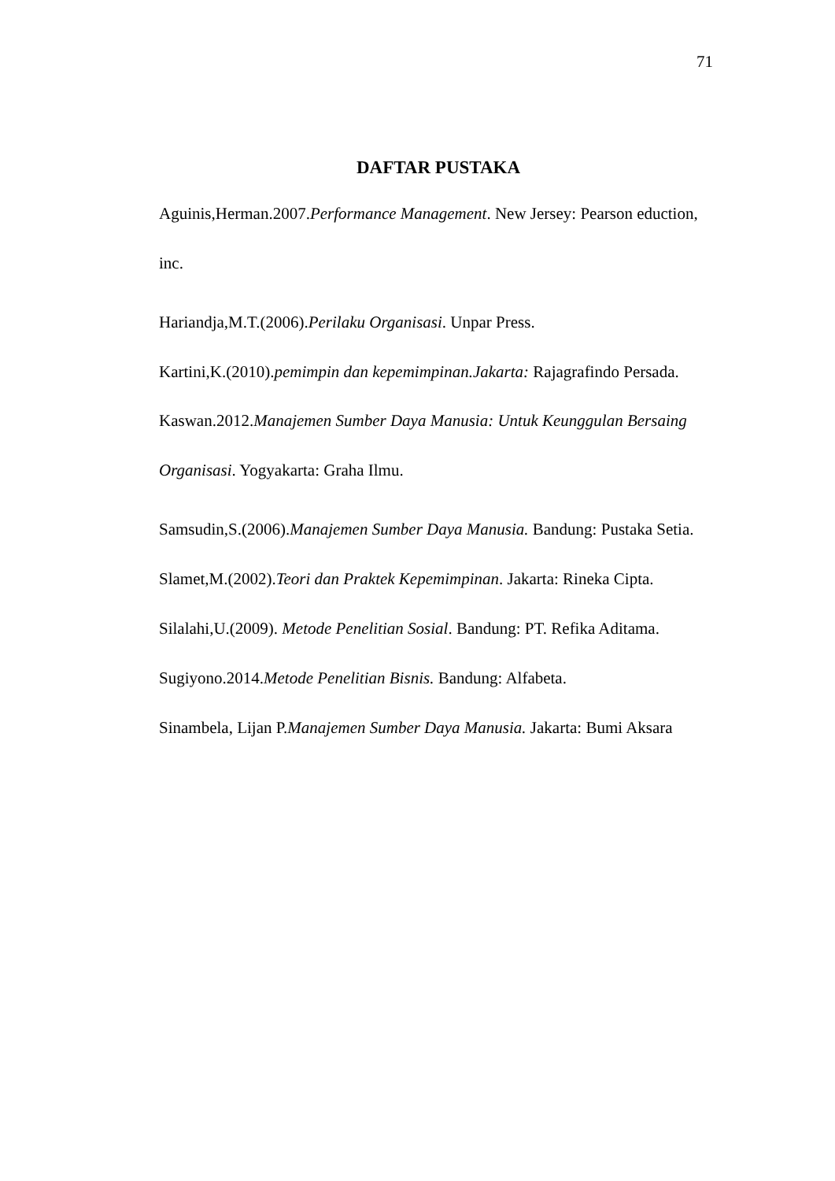71
DAFTAR PUSTAKA
Aguinis,Herman.2007.Performance Management. New Jersey: Pearson eduction, inc.
Hariandja,M.T.(2006).Perilaku Organisasi. Unpar Press.
Kartini,K.(2010).pemimpin dan kepemimpinan.Jakarta: Rajagrafindo Persada.
Kaswan.2012.Manajemen Sumber Daya Manusia: Untuk Keunggulan Bersaing Organisasi. Yogyakarta: Graha Ilmu.
Samsudin,S.(2006).Manajemen Sumber Daya Manusia. Bandung: Pustaka Setia.
Slamet,M.(2002).Teori dan Praktek Kepemimpinan. Jakarta: Rineka Cipta.
Silalahi,U.(2009). Metode Penelitian Sosial. Bandung: PT. Refika Aditama.
Sugiyono.2014.Metode Penelitian Bisnis. Bandung: Alfabeta.
Sinambela, Lijan P.Manajemen Sumber Daya Manusia. Jakarta: Bumi Aksara